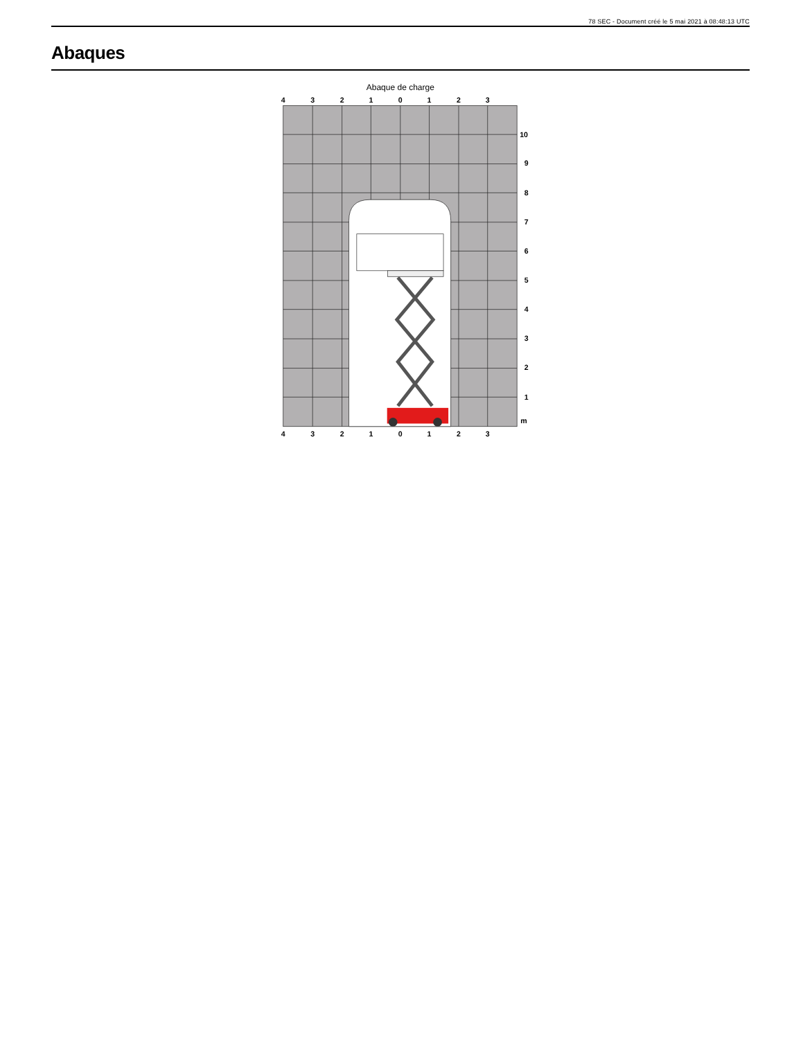78 SEC - Document créé le 5 mai 2021 à 08:48:13 UTC
Abaques
Abaque de charge
4
3
2
1
0
1
2
3
10
9
8
7
6
5
4
3
2
1
m
4
3
2
1
0
1
2
3